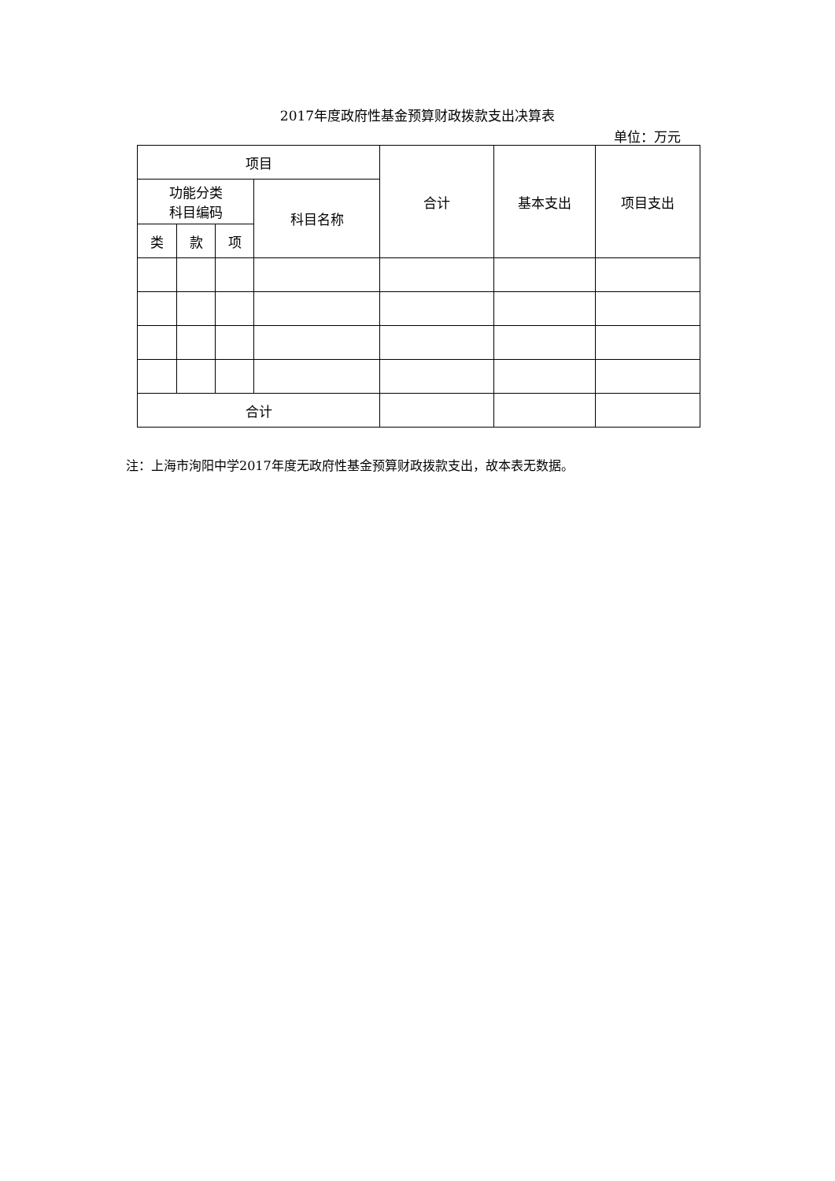2017年度政府性基金预算财政拨款支出决算表
单位：万元
| 项目 | | | | 合计 | 基本支出 | 项目支出 |
| --- | --- | --- | --- | --- | --- | --- |
| 功能分类 科目编码 | | | 科目名称 | | | |
| 类 | 款 | 项 | | | | |
| 合计 | | | | | | |
注：上海市洵阳中学2017年度无政府性基金预算财政拨款支出，故本表无数据。